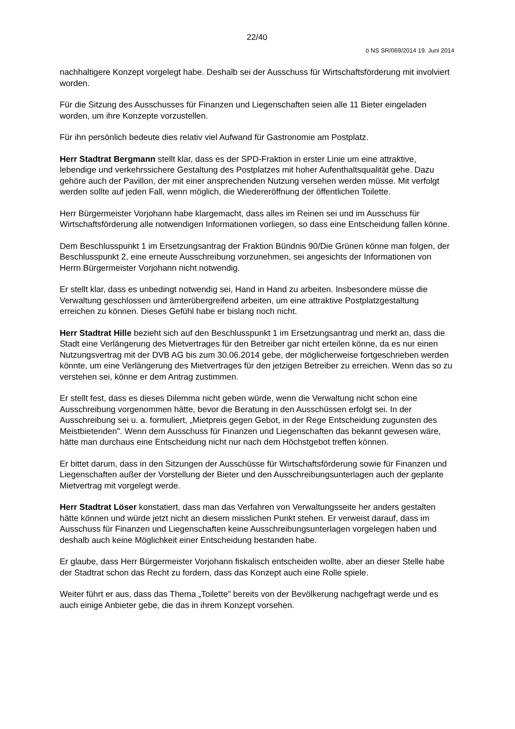22/40
ö NS SR/069/2014 19. Juni 2014
nachhaltigere Konzept vorgelegt habe. Deshalb sei der Ausschuss für Wirtschaftsförderung mit involviert worden.
Für die Sitzung des Ausschusses für Finanzen und Liegenschaften seien alle 11 Bieter eingeladen worden, um ihre Konzepte vorzustellen.
Für ihn persönlich bedeute dies relativ viel Aufwand für Gastronomie am Postplatz.
Herr Stadtrat Bergmann stellt klar, dass es der SPD-Fraktion in erster Linie um eine attraktive, lebendige und verkehrssichere Gestaltung des Postplatzes mit hoher Aufenthaltsqualität gehe. Dazu gehöre auch der Pavillon, der mit einer ansprechenden Nutzung versehen werden müsse. Mit verfolgt werden sollte auf jeden Fall, wenn möglich, die Wiedereröffnung der öffentlichen Toilette.
Herr Bürgermeister Vorjohann habe klargemacht, dass alles im Reinen sei und im Ausschuss für Wirtschaftsförderung alle notwendigen Informationen vorliegen, so dass eine Entscheidung fallen könne.
Dem Beschlusspunkt 1 im Ersetzungsantrag der Fraktion Bündnis 90/Die Grünen könne man folgen, der Beschlusspunkt 2, eine erneute Ausschreibung vorzunehmen, sei angesichts der Informationen von Herrn Bürgermeister Vorjohann nicht notwendig.
Er stellt klar, dass es unbedingt notwendig sei, Hand in Hand zu arbeiten. Insbesondere müsse die Verwaltung geschlossen und ämterübergreifend arbeiten, um eine attraktive Postplatzgestaltung erreichen zu können. Dieses Gefühl habe er bislang noch nicht.
Herr Stadtrat Hille bezieht sich auf den Beschlusspunkt 1 im Ersetzungsantrag und merkt an, dass die Stadt eine Verlängerung des Mietvertrages für den Betreiber gar nicht erteilen könne, da es nur einen Nutzungsvertrag mit der DVB AG bis zum 30.06.2014 gebe, der möglicherweise fortgeschrieben werden könnte, um eine Verlängerung des Mietvertrages für den jetzigen Betreiber zu erreichen. Wenn das so zu verstehen sei, könne er dem Antrag zustimmen.
Er stellt fest, dass es dieses Dilemma nicht geben würde, wenn die Verwaltung nicht schon eine Ausschreibung vorgenommen hätte, bevor die Beratung in den Ausschüssen erfolgt sei. In der Ausschreibung sei u. a. formuliert, „Mietpreis gegen Gebot, in der Rege Entscheidung zugunsten des Meistbietenden". Wenn dem Ausschuss für Finanzen und Liegenschaften das bekannt gewesen wäre, hätte man durchaus eine Entscheidung nicht nur nach dem Höchstgebot treffen können.
Er bittet darum, dass in den Sitzungen der Ausschüsse für Wirtschaftsförderung sowie für Finanzen und Liegenschaften außer der Vorstellung der Bieter und den Ausschreibungsunterlagen auch der geplante Mietvertrag mit vorgelegt werde.
Herr Stadtrat Löser konstatiert, dass man das Verfahren von Verwaltungsseite her anders gestalten hätte können und würde jetzt nicht an diesem misslichen Punkt stehen. Er verweist darauf, dass im Ausschuss für Finanzen und Liegenschaften keine Ausschreibungsunterlagen vorgelegen haben und deshalb auch keine Möglichkeit einer Entscheidung bestanden habe.
Er glaube, dass Herr Bürgermeister Vorjohann fiskalisch entscheiden wollte, aber an dieser Stelle habe der Stadtrat schon das Recht zu fordern, dass das Konzept auch eine Rolle spiele.
Weiter führt er aus, dass das Thema „Toilette" bereits von der Bevölkerung nachgefragt werde und es auch einige Anbieter gebe, die das in ihrem Konzept vorsehen.